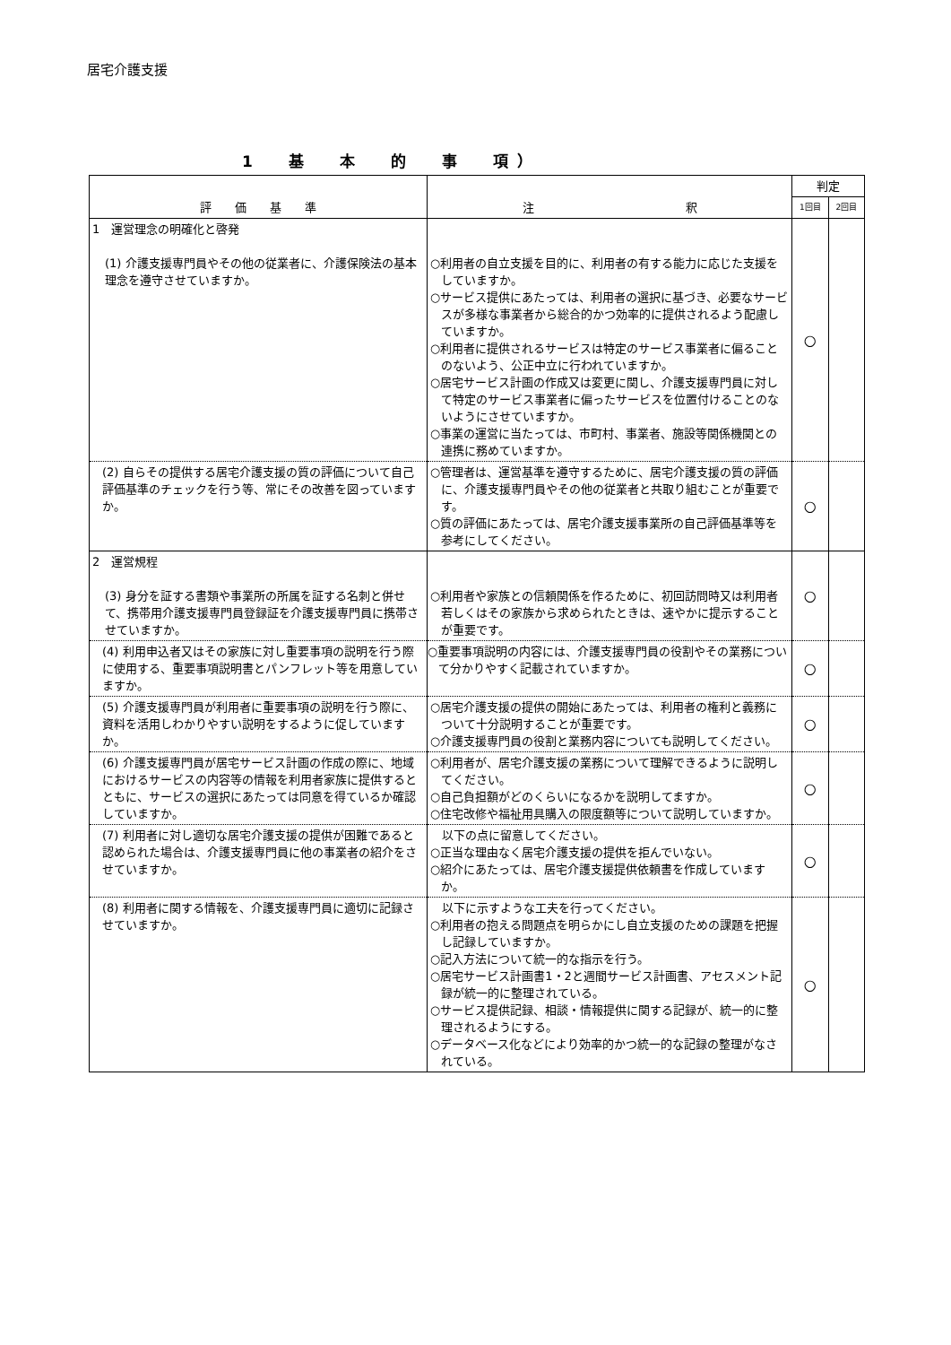居宅介護支援
1　　基　　本　　的　　事　　項 ）
| 評 価 基 準 | 注 釈 | 判定 | |
| --- | --- | --- | --- |
| | | 1回目 | 2回目 |
| 1 運営理念の明確化と啓発 (1) 介護支援専門員やその他の従業者に、介護保険法の基本理念を遵守させていますか。 | ○利用者の自立支援を目的に、利用者の有する能力に応じた支援をしていますか。 ○サービス提供にあたっては、利用者の選択に基づき、必要なサービスが多様な事業者から総合的かつ効率的に提供されるよう配慮していますか。 ○利用者に提供されるサービスは特定のサービス事業者に偏ることのないよう、公正中立に行われていますか。 ○居宅サービス計画の作成又は変更に関し、介護支援専門員に対して特定のサービス事業者に偏ったサービスを位置付けることのないようにさせていますか。 ○事業の運営に当たっては、市町村、事業者、施設等関係機関との連携に務めていますか。 | ○ | |
| (2) 自らその提供する居宅介護支援の質の評価について自己評価基準のチェックを行う等、常にその改善を図っていますか。 | ○管理者は、運営基準を遵守するために、居宅介護支援の質の評価に、介護支援専門員やその他の従業者と共取り組むことが重要です。 ○質の評価にあたっては、居宅介護支援事業所の自己評価基準等を参考にしてください。 | ○ | |
| 2 運営規程 (3) 身分を証する書類や事業所の所属を証する名刺と併せて、携帯用介護支援専門員登録証を介護支援専門員に携帯させていますか。 | ○利用者や家族との信頼関係を作るために、初回訪問時又は利用者若しくはその家族から求められたときは、速やかに提示することが重要です。 | ○ | |
| (4) 利用申込者又はその家族に対し重要事項の説明を行う際に使用する、重要事項説明書とパンフレット等を用意していますか。 | ○重要事項説明の内容には、介護支援専門員の役割やその業務について分かりやすく記載されていますか。 | ○ | |
| (5) 介護支援専門員が利用者に重要事項の説明を行う際に、資料を活用しわかりやすい説明をするように促していますか。 | ○居宅介護支援の提供の開始にあたっては、利用者の権利と義務について十分説明することが重要です。 ○介護支援専門員の役割と業務内容についても説明してください。 | ○ | |
| (6) 介護支援専門員が居宅サービス計画の作成の際に、地域におけるサービスの内容等の情報を利用者家族に提供するとともに、サービスの選択にあたっては同意を得ているか確認していますか。 | ○利用者が、居宅介護支援の業務について理解できるように説明してください。 ○自己負担額がどのくらいになるかを説明してますか。 ○住宅改修や福祉用具購入の限度額等について説明していますか。 | ○ | |
| (7) 利用者に対し適切な居宅介護支援の提供が困難であると認められた場合は、介護支援専門員に他の事業者の紹介をさせていますか。 | 以下の点に留意してください。 ○正当な理由なく居宅介護支援の提供を拒んでいない。 ○紹介にあたっては、居宅介護支援提供依頼書を作成していますか。 | ○ | |
| (8) 利用者に関する情報を、介護支援専門員に適切に記録させていますか。 | 以下に示すような工夫を行ってください。 ○利用者の抱える問題点を明らかにし自立支援のための課題を把握し記録していますか。 ○記入方法について統一的な指示を行う。 ○居宅サービス計画書1・2と週間サービス計画書、アセスメント記録が統一的に整理されている。 ○サービス提供記録、相談・情報提供に関する記録が、統一的に整理されるようにする。 ○データベース化などにより効率的かつ統一的な記録の整理がなされている。 | ○ | |